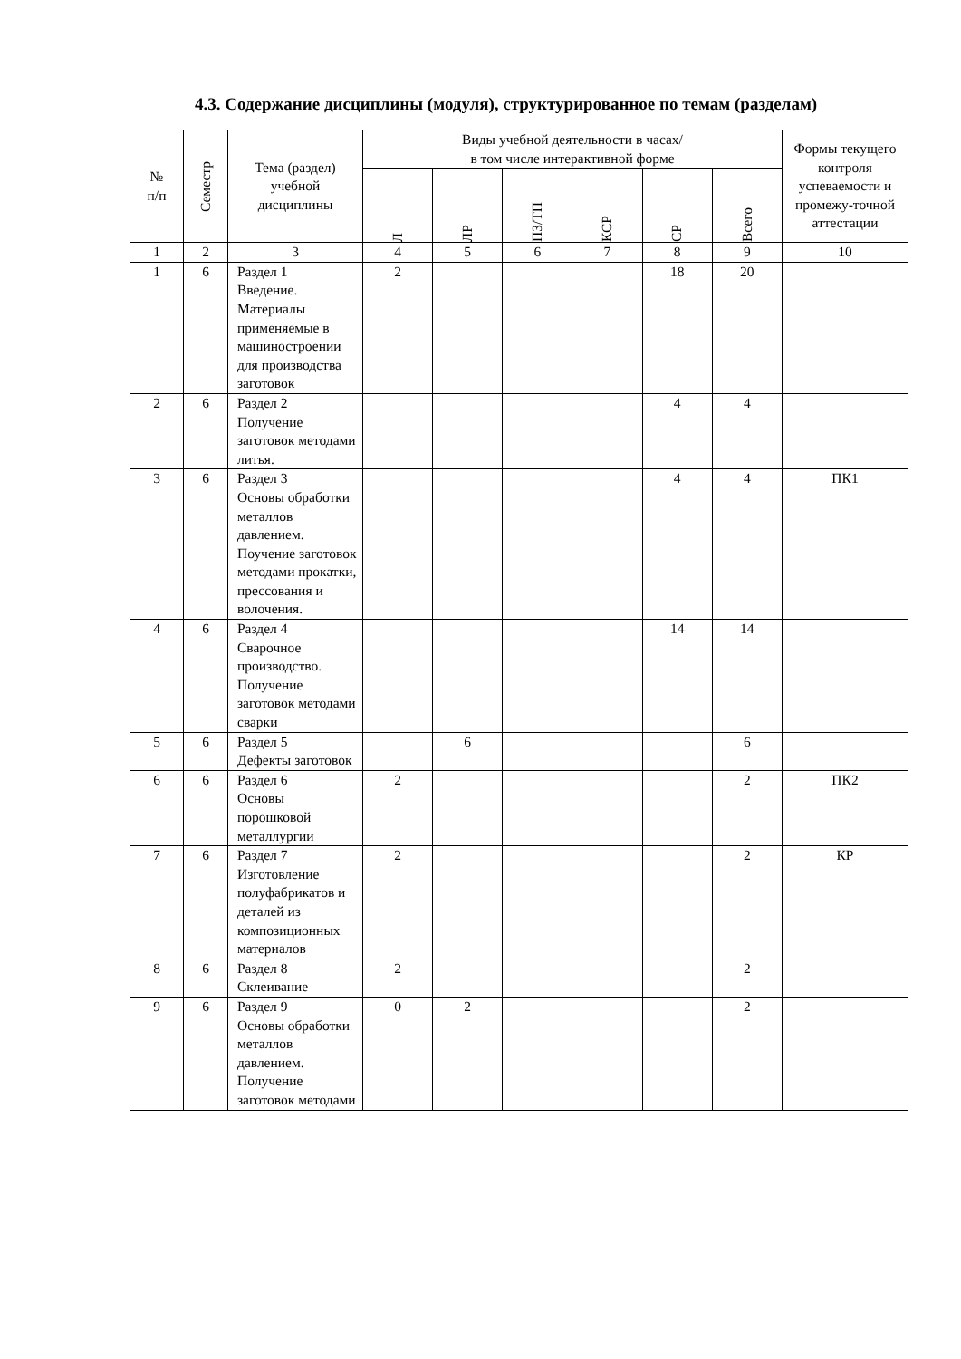4.3. Содержание дисциплины (модуля), структурированное по темам (разделам)
| № п/п | Семестр | Тема (раздел) учебной дисциплины | Виды учебной деятельности в часах/ в том числе интерактивной форме | | | | | | Формы текущего контроля успеваемости и промежу-точной аттестации |
| --- | --- | --- | --- | --- | --- | --- | --- | --- | --- |
| | | | Л | ЛР | ПЗ/ТП | КСР | СР | Всего | |
| 1 | 2 | 3 | 4 | 5 | 6 | 7 | 8 | 9 | 10 |
| 1 | 6 | Раздел 1 Введение. Материалы применяемые в машиностроении для производства заготовок | 2 | | | | 18 | 20 | |
| 2 | 6 | Раздел 2 Получение заготовок методами литья. | | | | | 4 | 4 | |
| 3 | 6 | Раздел 3 Основы обработки металлов давлением. Поучение заготовок методами прокатки, прессования и волочения. | | | | | 4 | 4 | ПК1 |
| 4 | 6 | Раздел 4 Сварочное производство. Получение заготовок методами сварки | | | | | 14 | 14 | |
| 5 | 6 | Раздел 5 Дефекты заготовок | | 6 | | | | 6 | |
| 6 | 6 | Раздел 6 Основы порошковой металлургии | 2 | | | | | 2 | ПК2 |
| 7 | 6 | Раздел 7 Изготовление полуфабрикатов и деталей из композиционных материалов | 2 | | | | | 2 | КР |
| 8 | 6 | Раздел 8 Склеивание | 2 | | | | | 2 | |
| 9 | 6 | Раздел 9 Основы обработки металлов давлением. Получение заготовок методами | 0 | 2 | | | | 2 | |